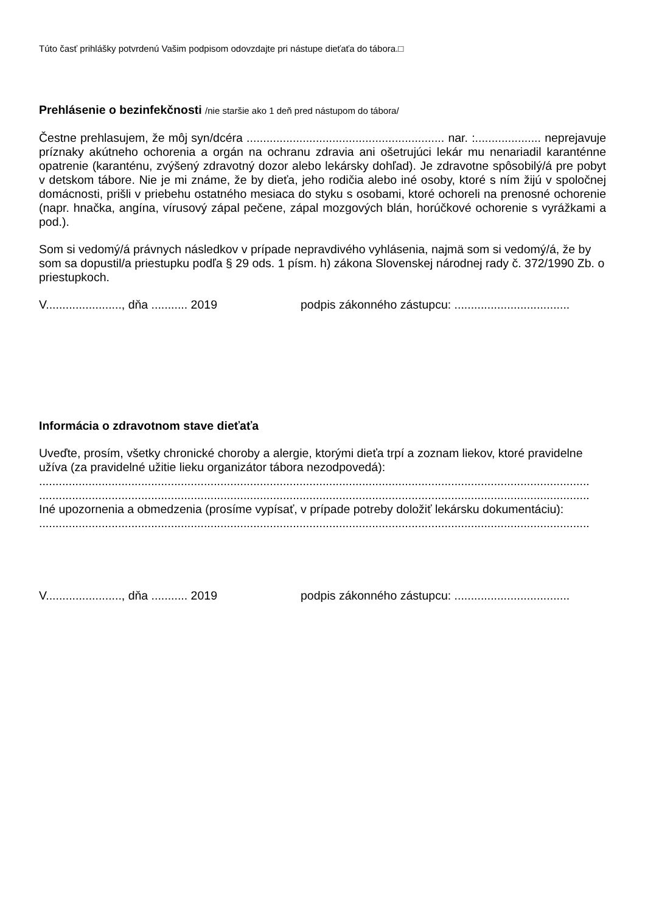Túto časť prihlášky potvrdenú Vašim podpisom odovzdajte pri nástupe dieťaťa do tábora.□
Prehlásenie o bezinfekčnosti /nie staršie ako 1 deň pred nástupom do tábora/
Čestne prehlasujem, že môj syn/dcéra ............................................................ nar. :.................... neprejavuje príznaky akútneho ochorenia a orgán na ochranu zdravia ani ošetrujúci lekár mu nenariadil karanténne opatrenie (karanténu, zvýšený zdravotný dozor alebo lekársky dohľad). Je zdravotne spôsobilý/á pre pobyt v detskom tábore. Nie je mi známe, že by dieťa, jeho rodičia alebo iné osoby, ktoré s ním žijú v spoločnej domácnosti, prišli v priebehu ostatného mesiaca do styku s osobami, ktoré ochoreli na prenosné ochorenie (napr. hnačka, angína, vírusový zápal pečene, zápal mozgových blán, horúčkové ochorenie s vyrážkami a pod.).
Som si vedomý/á právnych následkov v prípade nepravdivého vyhlásenia, najmä som si vedomý/á, že by som sa dopustil/a priestupku podľa § 29 ods. 1 písm. h) zákona Slovenskej národnej rady č. 372/1990 Zb. o priestupkoch.
V......................., dňa ........... 2019 podpis zákonného zástupcu: ...................................
Informácia o zdravotnom stave dieťaťa
Uveďte, prosím, všetky chronické choroby a alergie, ktorými dieťa trpí a zoznam liekov, ktoré pravidelne užíva (za pravidelné užitie lieku organizátor tábora nezodpovedá):
.......................................................................................................................................................................
.......................................................................................................................................................................
Iné upozornenia a obmedzenia (prosíme vypísať, v prípade potreby doložiť lekársku dokumentáciu):
.......................................................................................................................................................................
V......................., dňa ........... 2019 podpis zákonného zástupcu: ...................................